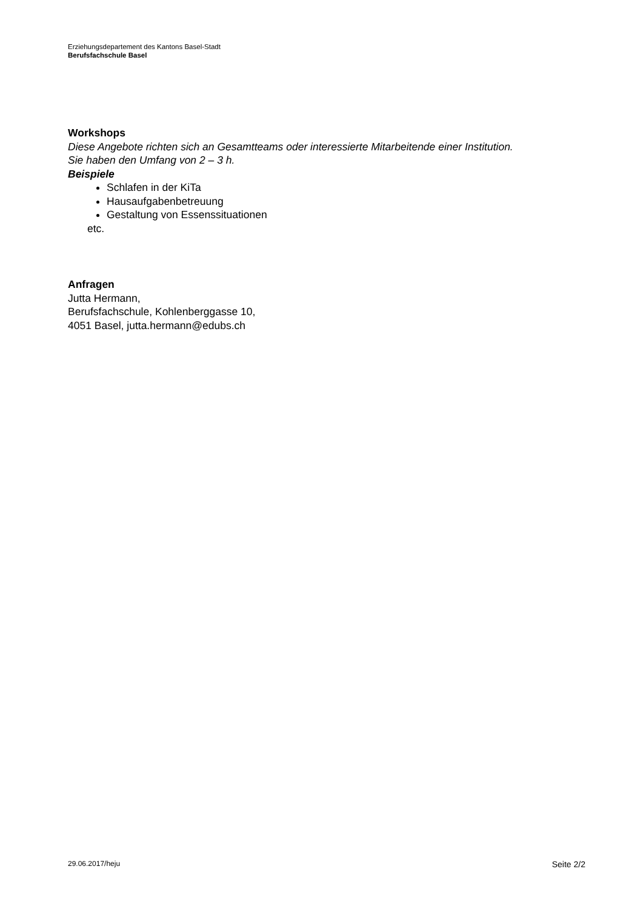Erziehungsdepartement des Kantons Basel-Stadt
Berufsfachschule Basel
Workshops
Diese Angebote richten sich an Gesamtteams oder interessierte Mitarbeitende einer Institution.
Sie haben den Umfang von 2 – 3 h.
Beispiele
Schlafen in der KiTa
Hausaufgabenbetreuung
Gestaltung von Essenssituationen
etc.
Anfragen
Jutta Hermann,
Berufsfachschule, Kohlenberggasse 10,
4051 Basel, jutta.hermann@edubs.ch
29.06.2017/heju Seite 2/2